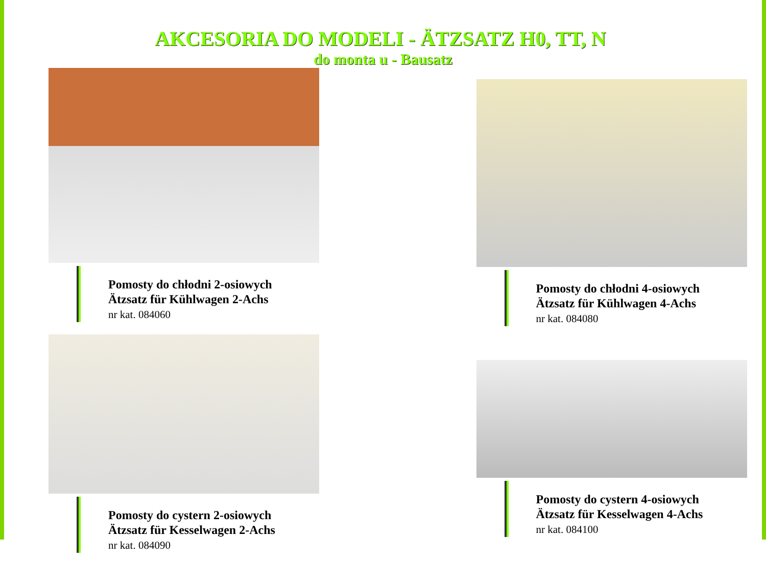AKCESORIA DO MODELI - ÄTZSATZ H0, TT, N
do monta u - Bausatz
Pomosty do chłodni 2-osiowych
Ätzsatz für Kühlwagen 2-Achs
nr kat. 084060
Pomosty do chłodni 4-osiowych
Ätzsatz für Kühlwagen 4-Achs
nr kat. 084080
Pomosty do cystern 2-osiowych
Ätzsatz für Kesselwagen 2-Achs
nr kat. 084090
Pomosty do cystern 4-osiowych
Ätzsatz für Kesselwagen 4-Achs
nr kat. 084100